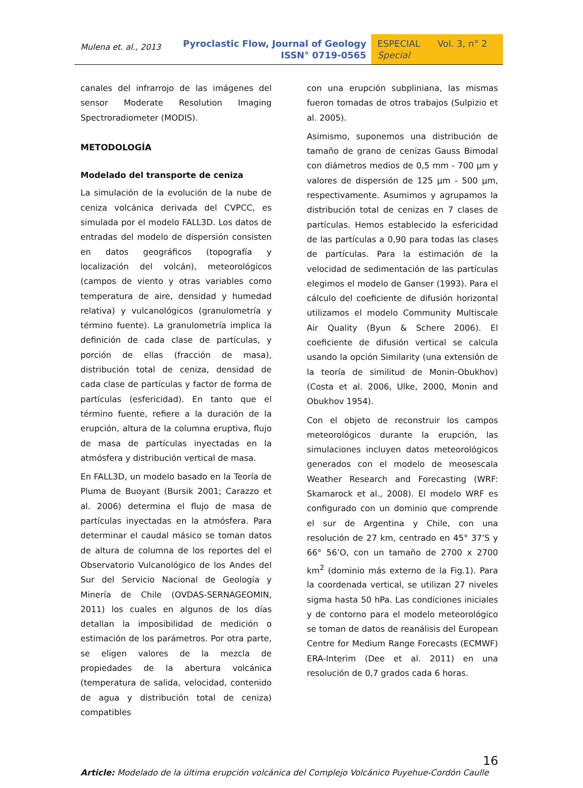Mulena et. al., 2013
Pyroclastic Flow, Journal of Geology
ISSN° 0719-0565
ESPECIAL Vol. 3, n° 2
Special
canales del infrarrojo de las imágenes del sensor Moderate Resolution Imaging Spectroradiometer (MODIS).
METODOLOGÍA
Modelado del transporte de ceniza
La simulación de la evolución de la nube de ceniza volcánica derivada del CVPCC, es simulada por el modelo FALL3D. Los datos de entradas del modelo de dispersión consisten en datos geográficos (topografía y localización del volcán), meteorológicos (campos de viento y otras variables como temperatura de aire, densidad y humedad relativa) y vulcanológicos (granulometría y término fuente). La granulometría implica la definición de cada clase de partículas, y porción de ellas (fracción de masa), distribución total de ceniza, densidad de cada clase de partículas y factor de forma de partículas (esfericidad). En tanto que el término fuente, refiere a la duración de la erupción, altura de la columna eruptiva, flujo de masa de partículas inyectadas en la atmósfera y distribución vertical de masa.
En FALL3D, un modelo basado en la Teoría de Pluma de Buoyant (Bursik 2001; Carazzo et al. 2006) determina el flujo de masa de partículas inyectadas en la atmósfera. Para determinar el caudal másico se toman datos de altura de columna de los reportes del el Observatorio Vulcanológico de los Andes del Sur del Servicio Nacional de Geología y Minería de Chile (OVDAS-SERNAGEOMIN, 2011) los cuales en algunos de los días detallan la imposibilidad de medición o estimación de los parámetros. Por otra parte, se eligen valores de la mezcla de propiedades de la abertura volcánica (temperatura de salida, velocidad, contenido de agua y distribución total de ceniza) compatibles
con una erupción subpliniana, las mismas fueron tomadas de otros trabajos (Sulpizio et al. 2005).
Asimismo, suponemos una distribución de tamaño de grano de cenizas Gauss Bimodal con diámetros medios de 0,5 mm - 700 µm y valores de dispersión de 125 µm - 500 µm, respectivamente. Asumimos y agrupamos la distribución total de cenizas en 7 clases de partículas. Hemos establecido la esfericidad de las partículas a 0,90 para todas las clases de partículas. Para la estimación de la velocidad de sedimentación de las partículas elegimos el modelo de Ganser (1993). Para el cálculo del coeficiente de difusión horizontal utilizamos el modelo Community Multiscale Air Quality (Byun & Schere 2006). El coeficiente de difusión vertical se calcula usando la opción Similarity (una extensión de la teoría de similitud de Monin-Obukhov) (Costa et al. 2006, Ulke, 2000, Monin and Obukhov 1954).
Con el objeto de reconstruir los campos meteorológicos durante la erupción, las simulaciones incluyen datos meteorológicos generados con el modelo de meosescala Weather Research and Forecasting (WRF: Skamarock et al., 2008). El modelo WRF es configurado con un dominio que comprende el sur de Argentina y Chile, con una resolución de 27 km, centrado en 45° 37’S y 66° 56’O, con un tamaño de 2700 x 2700 km<sup>2</sup> (dominio más externo de la Fig.1). Para la coordenada vertical, se utilizan 27 niveles sigma hasta 50 hPa. Las condiciones iniciales y de contorno para el modelo meteorológico se toman de datos de reanálisis del European Centre for Medium Range Forecasts (ECMWF) ERA-Interim (Dee et al. 2011) en una resolución de 0,7 grados cada 6 horas.
16
Article: Modelado de la última erupción volcánica del Complejo Volcánico Puyehue-Cordón Caulle